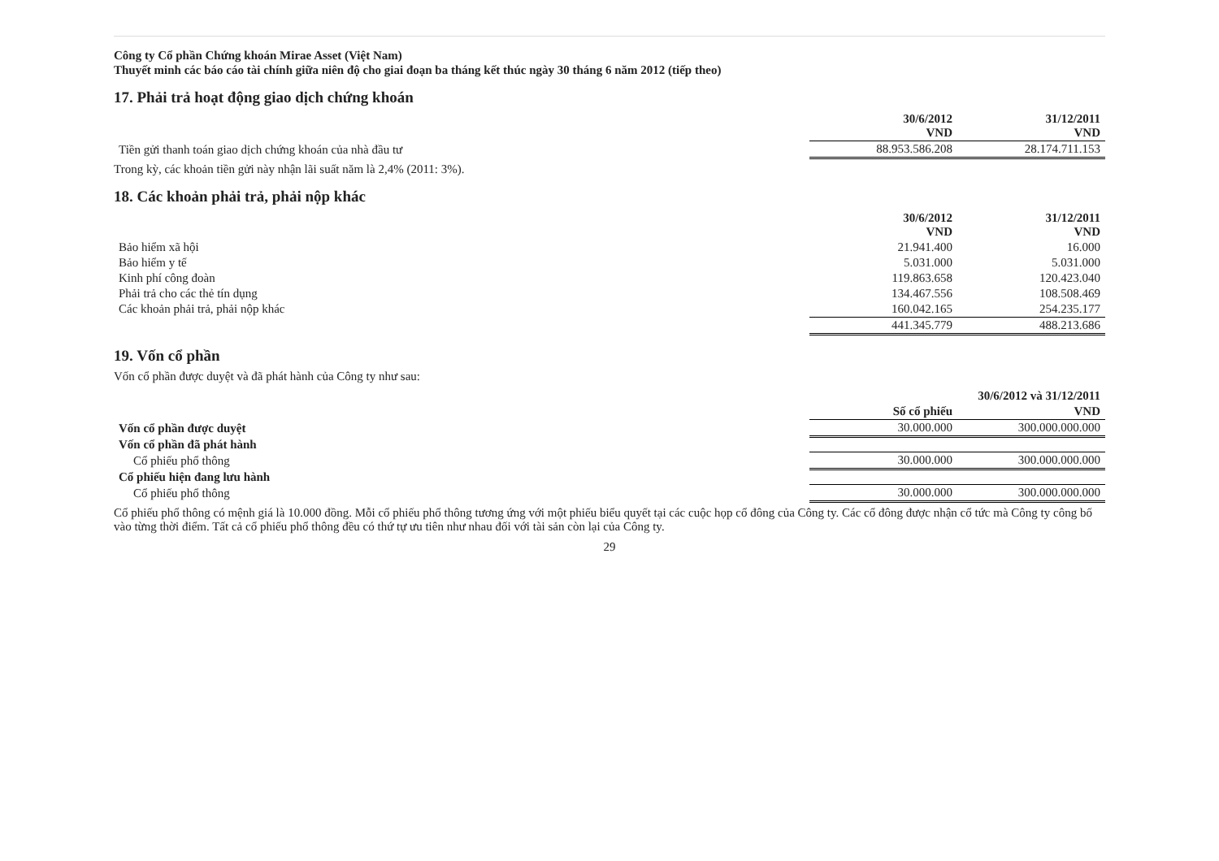Công ty Cổ phần Chứng khoán Mirae Asset (Việt Nam)
Thuyết minh các báo cáo tài chính giữa niên độ cho giai đoạn ba tháng kết thúc ngày 30 tháng 6 năm 2012 (tiếp theo)
17. Phải trả hoạt động giao dịch chứng khoán
| | 30/6/2012 VND | 31/12/2011 VND |
| --- | --- | --- |
| Tiền gửi thanh toán giao dịch chứng khoán của nhà đầu tư | 88.953.586.208 | 28.174.711.153 |
Trong kỳ, các khoản tiền gửi này nhận lãi suất năm là 2,4% (2011: 3%).
18. Các khoản phải trả, phải nộp khác
| | 30/6/2012 VND | 31/12/2011 VND |
| --- | --- | --- |
| Bảo hiểm xã hội | 21.941.400 | 16.000 |
| Bảo hiểm y tế | 5.031.000 | 5.031.000 |
| Kinh phí công đoàn | 119.863.658 | 120.423.040 |
| Phải trả cho các thẻ tín dụng | 134.467.556 | 108.508.469 |
| Các khoản phải trả, phải nộp khác | 160.042.165 | 254.235.177 |
| | 441.345.779 | 488.213.686 |
19. Vốn cổ phần
Vốn cổ phần được duyệt và đã phát hành của Công ty như sau:
| | 30/6/2012 và 31/12/2011 | |
| --- | --- | --- |
| | Số cổ phiếu | VND |
| Vốn cổ phần được duyệt | 30.000.000 | 300.000.000.000 |
| Vốn cổ phần đã phát hành | | |
| Cổ phiếu phổ thông | 30.000.000 | 300.000.000.000 |
| Cổ phiếu hiện đang lưu hành | | |
| Cổ phiếu phổ thông | 30.000.000 | 300.000.000.000 |
Cổ phiếu phổ thông có mệnh giá là 10.000 đồng. Mỗi cổ phiếu phổ thông tương ứng với một phiếu biểu quyết tại các cuộc họp cổ đông của Công ty. Các cổ đông được nhận cổ tức mà Công ty công bố vào từng thời điểm. Tất cả cổ phiếu phổ thông đều có thứ tự ưu tiên như nhau đối với tài sản còn lại của Công ty.
29